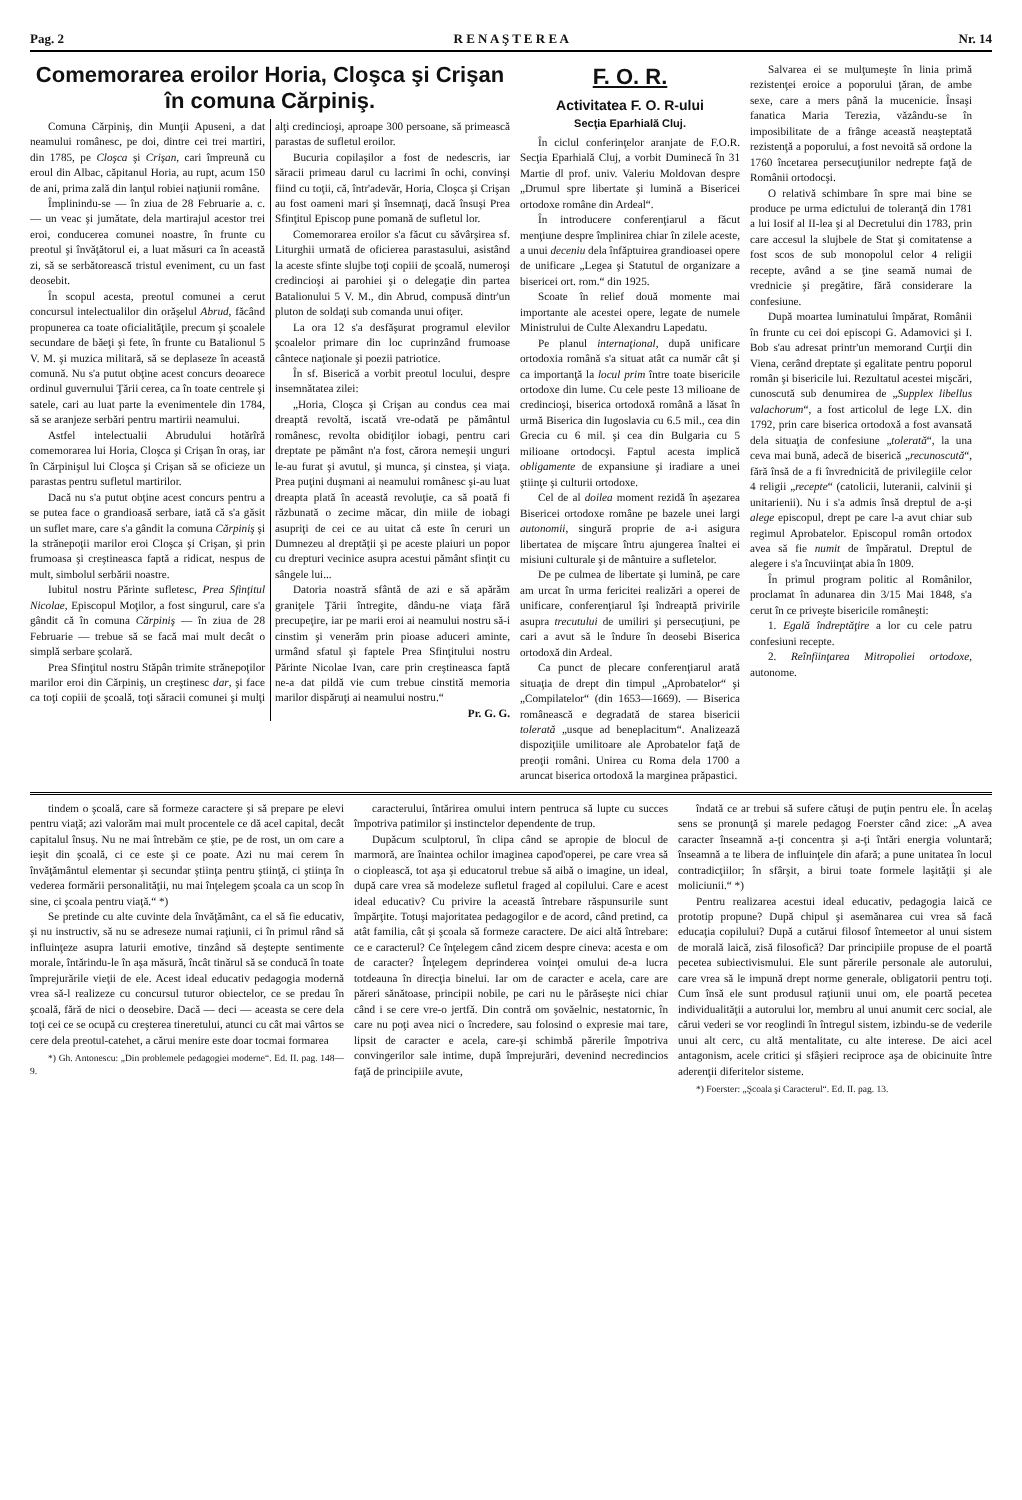Pag. 2 R E N A Ş T E R E A Nr. 14
Comemorarea eroilor Horia, Cloşca şi Crişan în comuna Cărpiniş.
Comuna Cărpiniş, din Munţii Apuseni, a dat neamului românesc, pe doi, dintre cei trei martiri, din 1785, pe Cloşca şi Crişan, cari împreună cu eroul din Albac, căpitanul Horia, au rupt, acum 150 de ani, prima zală din lanţul robiei naţiunii române.
Împlinindu-se — în ziua de 28 Februarie a. c. — un veac şi jumătate, dela martirajul acestor trei eroi, conducerea comunei noastre, în frunte cu preotul şi învăţătorul ei, a luat măsuri ca în această zi, să se serbătorească tristul eveniment, cu un fast deosebit.
În scopul acesta, preotul comunei a cerut concursul intelectualilor din orăşelul Abrud, făcând propunerea ca toate oficialităţile, precum şi şcoalele secundare de băeţi şi fete, în frunte cu Batalionul 5 V. M. şi muzica militară, să se deplaseze în această comună. Nu s'a putut obţine acest concurs deoarece ordinul guvernului Ţării cerea, ca în toate centrele şi satele, cari au luat parte la evenimentele din 1784, să se aranjeze serbări pentru martirii neamului.
Astfel intelectualii Abrudului hotărîră comemorarea lui Horia, Cloşca şi Crişan în oraş, iar în Cărpinişul lui Cloşca şi Crişan să se oficieze un parastas pentru sufletul martirilor.
Dacă nu s'a putut obţine acest concurs pentru a se putea face o grandioasă serbare, iată că s'a găsit un suflet mare, care s'a gândit la comuna Cărpiniş şi la strănepoţii marilor eroi Cloşca şi Crişan, şi prin frumoasa şi creştineasca faptă a ridicat, nespus de mult, simbolul serbării noastre.
Iubitul nostru Părinte sufletesc, Prea Sfinţitul Nicolae, Episcopul Moţilor, a fost singurul, care s'a gândit că în comuna Cărpiniş — în ziua de 28 Februarie — trebue să se facă mai mult decât o simplă serbare şcolară.
Prea Sfinţitul nostru Stăpân trimite strănepoţilor marilor eroi din Cărpiniş, un creştinesc dar, şi face ca toţi copiii de şcoală, toţi săracii comunei şi mulţi alţi credincioşi, aproape 300 persoane, să primească parastas de sufletul eroilor.
Bucuria copilaşilor a fost de nedescris, iar săracii primeau darul cu lacrimi în ochi, convinşi fiind cu toţii, că, într'adevăr, Horia, Cloşca şi Crişan au fost oameni mari şi însemnaţi, dacă însuşi Prea Sfinţitul Episcop pune pomană de sufletul lor.
Comemorarea eroilor s'a făcut cu săvârşirea sf. Liturghii urmată de oficierea parastasului, asistând la aceste sfinte slujbe toţi copiii de şcoală, numeroşi credincioşi ai parohiei şi o delegaţie din partea Batalionului 5 V. M., din Abrud, compusă dintr'un pluton de soldaţi sub comanda unui ofiţer.
La ora 12 s'a desfăşurat programul elevilor şcoalelor primare din loc cuprinzând frumoase cântece naţionale şi poezii patriotice.
În sf. Biserică a vorbit preotul locului, despre insemnătatea zilei:
„Horia, Cloşca şi Crişan au condus cea mai dreaptă revoltă, iscată vre-odată pe pământul românesc, revolta obidiţilor iobagi, pentru cari dreptate pe pământ n'a fost, cărora nemeşii unguri le-au furat şi avutul, şi munca, şi cinstea, şi viaţa. Prea puţini duşmani ai neamului românesc şi-au luat dreapta plată în această revoluţie, ca să poată fi răzbunată o zecime măcar, din miile de iobagi asupriţi de cei ce au uitat că este în ceruri un Dumnezeu al dreptăţii şi pe aceste plaiuri un popor cu drepturi vecinice asupra acestui pământ sfinţit cu sângele lui...
Datoria noastră sfântă de azi e să apărăm graniţele Ţării întregite, dându-ne viaţa fără precupeţire, iar pe marii eroi ai neamului nostru să-i cinstim şi venerăm prin pioase aduceri aminte, urmând sfatul şi faptele Prea Sfinţitului nostru Părinte Nicolae Ivan, care prin creştineasca faptă ne-a dat pildă vie cum trebue cinstită memoria marilor dispăruţi ai neamului nostru.“
Pr. G. G.
F. O. R.
Activitatea F. O. R-ului
Secţia Eparhială Cluj.
În ciclul conferinţelor aranjate de F.O.R. Secţia Eparhială Cluj, a vorbit Duminecă în 31 Martie dl prof. univ. Valeriu Moldovan despre „Drumul spre libertate şi lumină a Bisericei ortodoxe române din Ardeal“.
În introducere conferenţiarul a făcut menţiune despre împlinirea chiar în zilele aceste, a unui deceniu dela înfăptuirea grandioasei opere de unificare „Legea şi Statutul de organizare a bisericei ort. rom.“ din 1925.
Scoate în relief două momente mai importante ale acestei opere, legate de numele Ministrului de Culte Alexandru Lapedatu.
Pe planul internaţional, după unificare ortodoxia română s'a situat atât ca număr cât şi ca importanţă la locul prim între toate bisericile ortodoxe din lume. Cu cele peste 13 milioane de credincioşi, biserica ortodoxă română a lăsat în urmă Biserica din Iugoslavia cu 6.5 mil., cea din Grecia cu 6 mil. şi cea din Bulgaria cu 5 milioane ortodocşi. Faptul acesta implică obligamente de expansiune şi iradiare a unei ştiinţe şi culturii ortodoxe.
Cel de al doilea moment rezidă în aşezarea Bisericei ortodoxe române pe bazele unei largi autonomii, singură proprie de a-i asigura libertatea de mişcare întru ajungerea înaltei ei misiuni culturale şi de mântuire a sufletelor.
De pe culmea de libertate şi lumină, pe care am urcat în urma fericitei realizări a operei de unificare, conferenţiarul îşi îndreaptă privirile asupra trecutului de umiliri şi persecuţiuni, pe cari a avut să le îndure în deosebi Biserica ortodoxă din Ardeal.
Ca punct de plecare conferenţiarul arată situaţia de drept din timpul „Aprobatelor“ şi „Compilatelor“ (din 1653—1669). — Biserica românească e degradată de starea bisericii tolerată „usque ad beneplacitum“. Analizează dispoziţiile umilitoare ale Aprobatelor faţă de preoţii români. Unirea cu Roma dela 1700 a aruncat biserica ortodoxă la marginea prăpastici.
Salvarea ei se mulţumeşte în linia primă rezistenţei eroice a poporului ţăran, de ambe sexe, care a mers până la mucenicie. Însaşi fanatica Maria Terezia, văzându-se în imposibilitate de a frânge această neaşteptată rezistenţă a poporului, a fost nevoită să ordone la 1760 încetarea persecuţiunilor nedrepte faţă de Românii ortodocşi.
O relativă schimbare în spre mai bine se produce pe urma edictului de toleranţă din 1781 a lui Iosif al II-lea şi al Decretului din 1783, prin care accesul la slujbele de Stat şi comitatense a fost scos de sub monopolul celor 4 religii recepte, având a se ţine seamă numai de vrednicie şi pregătire, fără considerare la confesiune.
După moartea luminatului împărat, Românii în frunte cu cei doi episcopi G. Adamovici şi I. Bob s'au adresat printr'un memorand Curţii din Viena, cerând dreptate şi egalitate pentru poporul român şi bisericile lui. Rezultatul acestei mişcări, cunoscută sub denumirea de „Supplex libellus valachorum“, a fost articolul de lege LX. din 1792, prin care biserica ortodoxă a fost avansată dela situaţia de confesiune „tolerată“, la una ceva mai bună, adecă de biserică „recunoscută“, fără însă de a fi învrednicită de privilegiile celor 4 religii „recepte“ (catolicii, luteranii, calvinii şi unitarienii). Nu i s'a admis însă dreptul de a-şi alege episcopul, drept pe care l-a avut chiar sub regimul Aprobatelor. Episcopul român ortodox avea să fie numit de împăratul. Dreptul de alegere i s'a încuviinţat abia în 1809.
În primul program politic al Românilor, proclamat în adunarea din 3/15 Mai 1848, s'a cerut în ce priveşte bisericile româneşti:
1. Egală îndreptăţire a lor cu cele patru confesiuni recepte.
2. Reînfiinţarea Mitropoliei ortodoxe, autonome.
tindem o şcoală, care să formeze caractere şi să prepare pe elevi pentru viaţă; azi valorăm mai mult procentele ce dă acel capital, decât capitalul însuş. Nu ne mai întrebăm ce ştie, pe de rost, un om care a ieşit din şcoală, ci ce este şi ce poate. Azi nu mai cerem în învăţământul elementar şi secundar ştiinţa pentru ştiinţă, ci ştiinţa în vederea formării personalităţii, nu mai înţelegem şcoala ca un scop în sine, ci şcoala pentru viaţă.“ *)
Se pretinde cu alte cuvinte dela învăţământ, ca el să fie educativ, şi nu instructiv, să nu se adreseze numai raţiunii, ci în primul rând să influinţeze asupra laturii emotive, tinzând să deştepte sentimente morale, întărindu-le în aşa măsură, încât tinărul să se conducă în toate împrejurările vieţii de ele. Acest ideal educativ pedagogia modernă vrea să-l realizeze cu concursul tuturor obiectelor, ce se predau în şcoală, fără de nici o deosebire. Dacă — deci — aceasta se cere dela toţi cei ce se ocupă cu creşterea tineretului, atunci cu cât mai vârtos se cere dela preotul-catehet, a cărui menire este doar tocmai formarea
*) Gh. Antonescu: „Din problemele pedagogiei moderne“. Ed. II. pag. 148—9.
caracterului, întărirea omului intern pentruca să lupte cu succes împotriva patimilor şi instinctelor dependente de trup.
Dupăcum sculptorul, în clipa când se apropie de blocul de marmoră, are înaintea ochilor imaginea capod'operei, pe care vrea să o cioplească, tot aşa şi educatorul trebue să aibă o imagine, un ideal, după care vrea să modeleze sufletul fraged al copilului. Care e acest ideal educativ? Cu privire la această întrebare răspunsurile sunt împărţite. Totuşi majoritatea pedagogilor e de acord, când pretind, ca atât familia, cât şi şcoala să formeze caractere. De aici altă întrebare: ce e caracterul? Ce înţelegem când zicem despre cineva: acesta e om de caracter? Înţelegem deprinderea voinţei omului de-a lucra totdeauna în direcţia binelui. Iar om de caracter e acela, care are păreri sănătoase, principii nobile, pe cari nu le părăseşte nici chiar când i se cere vre-o jertfă. Din contră om şovăelnic, nestatornic, în care nu poţi avea nici o încredere, sau folosind o expresie mai tare, lipsit de caracter e acela, care-şi schimbă părerile împotriva convingerilor sale intime, după împrejurări, devenind necredincios faţă de principiile avute,
îndată ce ar trebui să sufere cătuşi de puţin pentru ele. În acelaş sens se pronunţă şi marele pedagog Foerster când zice: „A avea caracter înseamnă a-ţi concentra şi a-ţi întări energia voluntară; înseamnă a te libera de influinţele din afară; a pune unitatea în locul contradicţiilor; în sfârşit, a birui toate formele laşităţii şi ale moliciunii.“ *)
Pentru realizarea acestui ideal educativ, pedagogia laică ce prototip propune? După chipul şi asemănarea cui vrea să facă educaţia copilului? După a cutărui filosof întemeetor al unui sistem de morală laică, zisă filosofică? Dar principiile propuse de el poartă pecetea subiectivismului. Ele sunt părerile personale ale autorului, care vrea să le impună drept norme generale, obligatorii pentru toţi. Cum însă ele sunt produsul raţiunii unui om, ele poartă pecetea individualităţii a autorului lor, membru al unui anumit cerc social, ale cărui vederi se vor reoglindi în întregul sistem, izbindu-se de vederile unui alt cerc, cu altă mentalitate, cu alte interese. De aici acel antagonism, acele critici şi sfâşieri reciproce aşa de obicinuite între aderenţii diferitelor sisteme.
*) Foerster: „Şcoala şi Caracterul“. Ed. II. pag. 13.